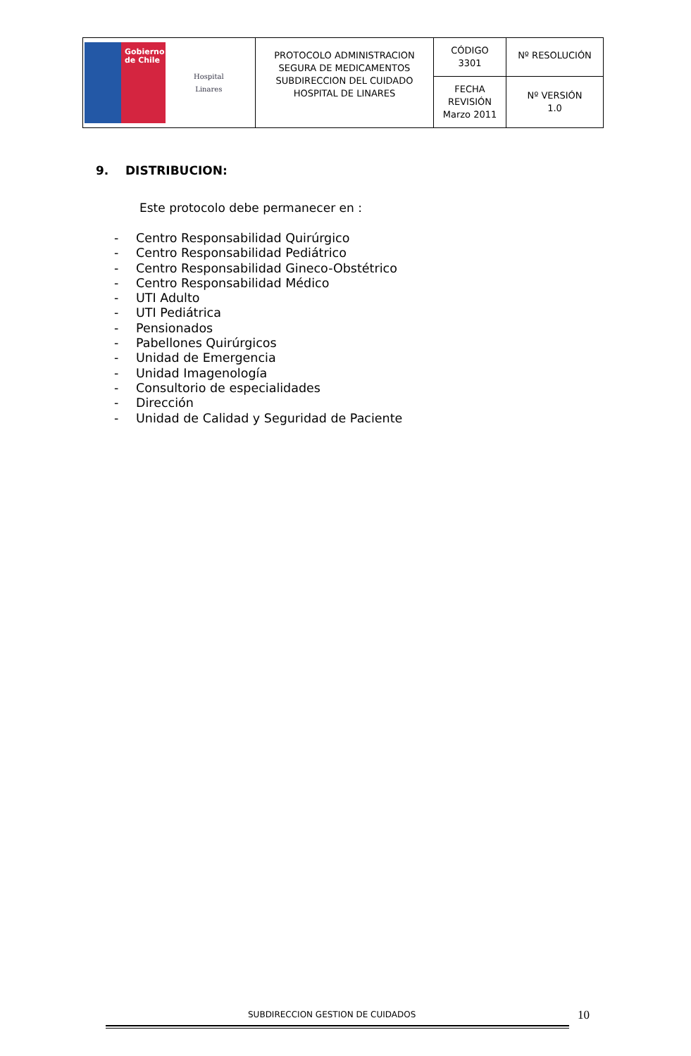| Gobierno de Chile Hospital Linares | PROTOCOLO ADMINISTRACION SEGURA DE MEDICAMENTOS SUBDIRECCION DEL CUIDADO HOSPITAL DE LINARES | CÓDIGO 3301 | Nº RESOLUCIÓN |
| | | FECHA REVISIÓN Marzo 2011 | Nº VERSIÓN 1.0 |
9. DISTRIBUCION:
Este protocolo debe permanecer en :
- Centro Responsabilidad Quirúrgico
- Centro Responsabilidad Pediátrico
- Centro Responsabilidad Gineco-Obstétrico
- Centro Responsabilidad Médico
- UTI Adulto
- UTI Pediátrica
- Pensionados
- Pabellones Quirúrgicos
- Unidad de Emergencia
- Unidad Imagenología
- Consultorio de especialidades
- Dirección
- Unidad de Calidad y Seguridad de Paciente
SUBDIRECCION GESTION DE CUIDADOS
10